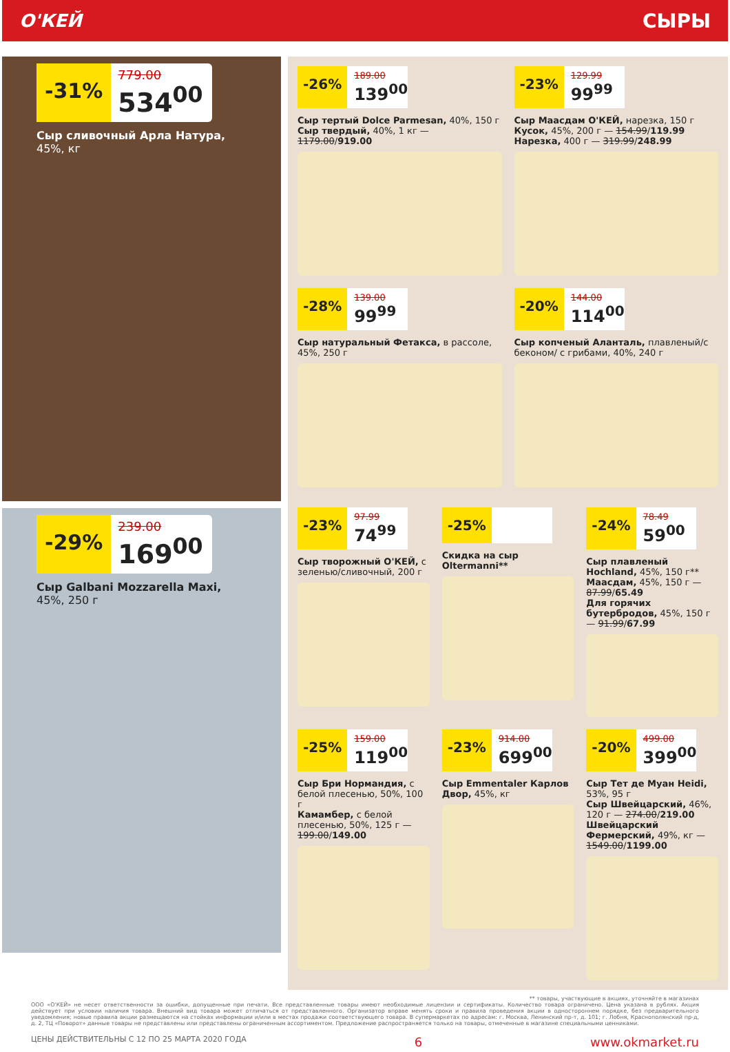О'КЕЙ СЫРЫ
-31%
779.00
534<sup>00</sup>
Сыр сливочный Арла Натура,
45%, кг
-29%
239.00
169<sup>00</sup>
Сыр Galbani Mozzarella Maxi,
45%, 250 г
-26%
189.00
139<sup>00</sup>
Сыр тертый Dolce Parmesan, 40%, 150 г
Сыр твердый, 40%, 1 кг — 1179.00/919.00
-23%
129.99
99<sup>99</sup>
Сыр Маасдам О'КЕЙ, нарезка, 150 г
Кусок, 45%, 200 г — 154.99/119.99
Нарезка, 400 г — 319.99/248.99
-28%
139.00
99<sup>99</sup>
Сыр натуральный Фетакса, в рассоле, 45%, 250 г
-20%
144.00
114<sup>00</sup>
Сыр копченый Аланталь, плавленый/с беконом/ с грибами, 40%, 240 г
-23%
97.99
74<sup>99</sup>
Сыр творожный О'КЕЙ, с зеленью/сливочный, 200 г
-25%
Скидка на сыр Oltermanni**
-24%
78.49
59<sup>00</sup>
Сыр плавленый Hochland, 45%, 150 г**
Маасдам, 45%, 150 г — 87.99/65.49
Для горячих бутербродов, 45%, 150 г — 91.99/67.99
-25%
159.00
119<sup>00</sup>
Сыр Бри Нормандия, с белой плесенью, 50%, 100 г
Камамбер, с белой плесенью, 50%, 125 г — 199.00/149.00
-23%
914.00
699<sup>00</sup>
Сыр Emmentaler Карлов Двор, 45%, кг
-20%
499.00
399<sup>00</sup>
Сыр Тет де Муан Heidi, 53%, 95 г
Сыр Швейцарский, 46%, 120 г — 274.00/219.00
Швейцарский Фермерский, 49%, кг — 1549.00/1199.00
** товары, участвующие в акциях, уточняйте в магазинах
ООО «О'КЕЙ» не несет ответственности за ошибки, допущенные при печати. Все представленные товары имеют необходимые лицензии и сертификаты. Количество товара ограничено. Цена указана в рублях. Акция действует при условии наличия товара. Внешний вид товара может отличаться от представленного. Организатор вправе менять сроки и правила проведения акции в одностороннем порядке, без предварительного уведомления; новые правила акции размещаются на стойках информации и/или в местах продажи соответствующего товара. В супермаркетах по адресам: г. Москва, Ленинский пр-т, д. 101; г. Лобня, Краснополянский пр-д, д. 2, ТЦ «Поворот» данные товары не представлены или представлены ограниченным ассортиментом. Предложение распространяется только на товары, отмеченные в магазине специальными ценниками.
ЦЕНЫ ДЕЙСТВИТЕЛЬНЫ С 12 ПО 25 МАРТА 2020 ГОДА 6 www.okmarket.ru